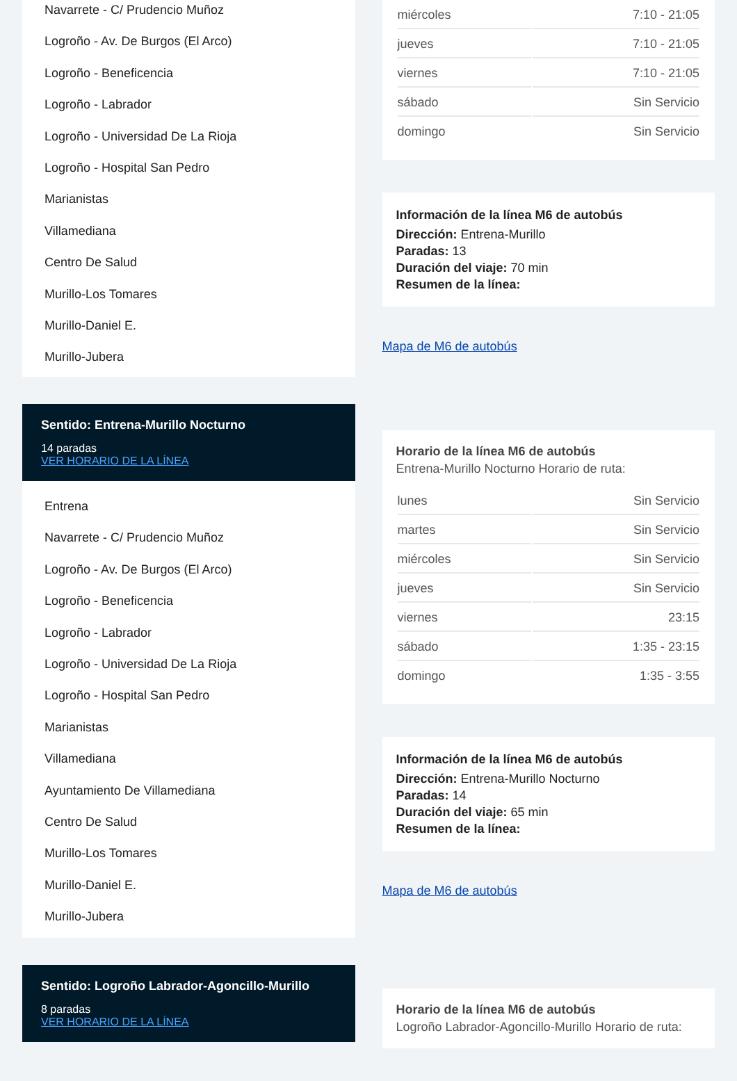Navarrete - C/ Prudencio Muñoz
Logroño - Av. De Burgos (El Arco)
Logroño - Beneficencia
Logroño - Labrador
Logroño - Universidad De La Rioja
Logroño - Hospital San Pedro
Marianistas
Villamediana
Centro De Salud
Murillo-Los Tomares
Murillo-Daniel E.
Murillo-Jubera
Sentido: Entrena-Murillo Nocturno
14 paradas
VER HORARIO DE LA LÍNEA
Entrena
Navarrete - C/ Prudencio Muñoz
Logroño - Av. De Burgos (El Arco)
Logroño - Beneficencia
Logroño - Labrador
Logroño - Universidad De La Rioja
Logroño - Hospital San Pedro
Marianistas
Villamediana
Ayuntamiento De Villamediana
Centro De Salud
Murillo-Los Tomares
Murillo-Daniel E.
Murillo-Jubera
Sentido: Logroño Labrador-Agoncillo-Murillo
8 paradas
VER HORARIO DE LA LÍNEA
| miércoles | 7:10 - 21:05 |
| jueves | 7:10 - 21:05 |
| viernes | 7:10 - 21:05 |
| sábado | Sin Servicio |
| domingo | Sin Servicio |
Información de la línea M6 de autobús
Dirección: Entrena-Murillo
Paradas: 13
Duración del viaje: 70 min
Resumen de la línea:
Mapa de M6 de autobús
Horario de la línea M6 de autobús
Entrena-Murillo Nocturno Horario de ruta:
| lunes | Sin Servicio |
| martes | Sin Servicio |
| miércoles | Sin Servicio |
| jueves | Sin Servicio |
| viernes | 23:15 |
| sábado | 1:35 - 23:15 |
| domingo | 1:35 - 3:55 |
Información de la línea M6 de autobús
Dirección: Entrena-Murillo Nocturno
Paradas: 14
Duración del viaje: 65 min
Resumen de la línea:
Mapa de M6 de autobús
Horario de la línea M6 de autobús
Logroño Labrador-Agoncillo-Murillo Horario de ruta: